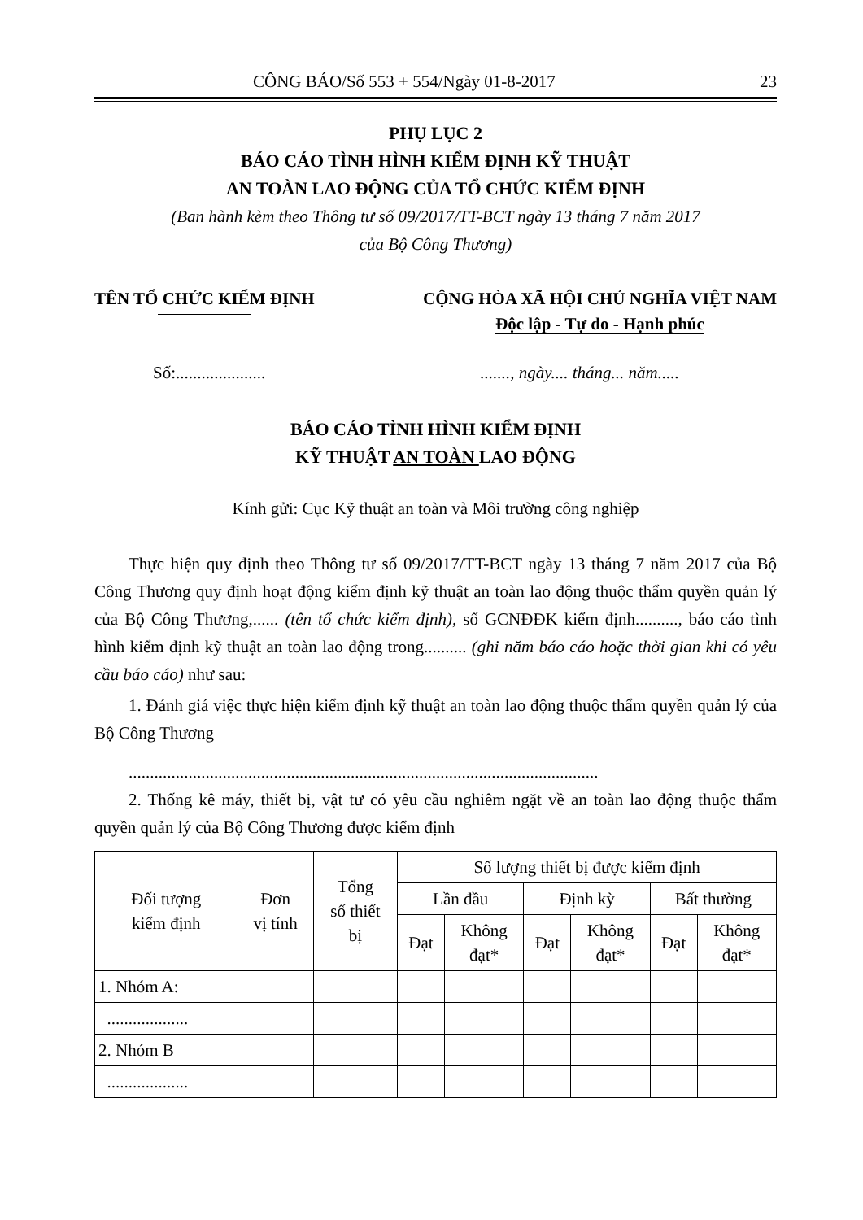CÔNG BÁO/Số 553 + 554/Ngày 01-8-2017 23
PHỤ LỤC 2
BÁO CÁO TÌNH HÌNH KIỂM ĐỊNH KỸ THUẬT
AN TOÀN LAO ĐỘNG CỦA TỔ CHỨC KIỂM ĐỊNH
(Ban hành kèm theo Thông tư số 09/2017/TT-BCT ngày 13 tháng 7 năm 2017
của Bộ Công Thương)
TÊN TỔ CHỨC KIỂM ĐỊNH CỘNG HÒA XÃ HỘI CHỦ NGHĨA VIỆT NAM
Độc lập - Tự do - Hạnh phúc
Số:............................, ngày.... tháng... năm.....
BÁO CÁO TÌNH HÌNH KIỂM ĐỊNH
KỸ THUẬT AN TOÀN LAO ĐỘNG
Kính gửi: Cục Kỹ thuật an toàn và Môi trường công nghiệp
Thực hiện quy định theo Thông tư số 09/2017/TT-BCT ngày 13 tháng 7 năm 2017 của Bộ Công Thương quy định hoạt động kiểm định kỹ thuật an toàn lao động thuộc thẩm quyền quản lý của Bộ Công Thương,...... (tên tổ chức kiểm định), số GCNĐĐK kiểm định.........., báo cáo tình hình kiểm định kỹ thuật an toàn lao động trong.......... (ghi năm báo cáo hoặc thời gian khi có yêu cầu báo cáo) như sau:
1. Đánh giá việc thực hiện kiểm định kỹ thuật an toàn lao động thuộc thẩm quyền quản lý của Bộ Công Thương
..............................................................................................................
2. Thống kê máy, thiết bị, vật tư có yêu cầu nghiêm ngặt về an toàn lao động thuộc thẩm quyền quản lý của Bộ Công Thương được kiểm định
| Đối tượng kiểm định | Đơn vị tính | Tổng số thiết bị | Số lượng thiết bị được kiểm định | | | | | |
| --- | --- | --- | --- | --- | --- | --- | --- | --- |
| | | | Lần đầu | | Định kỳ | | Bất thường | |
| | | | Đạt | Không đạt* | Đạt | Không đạt* | Đạt | Không đạt* |
| 1. Nhóm A: | | | | | | | | |
| ................... | | | | | | | | |
| 2. Nhóm B | | | | | | | | |
| ................... | | | | | | | | |